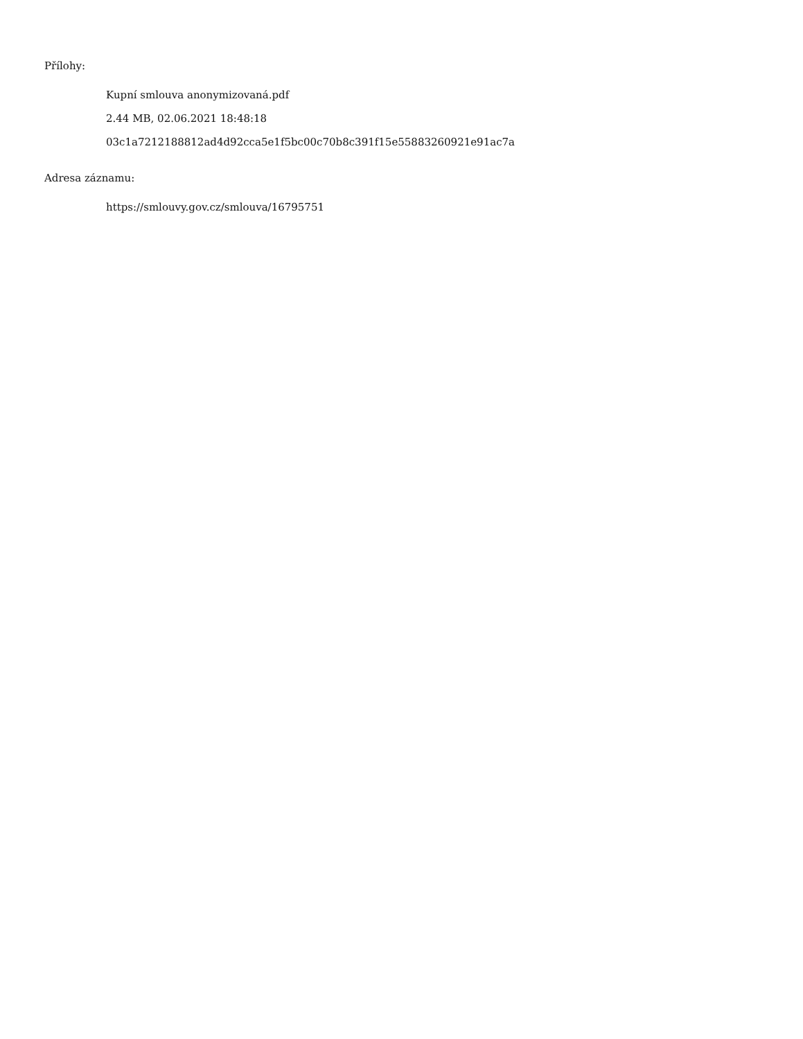Přílohy:
Kupní smlouva anonymizovaná.pdf
2.44 MB, 02.06.2021 18:48:18
03c1a7212188812ad4d92cca5e1f5bc00c70b8c391f15e55883260921e91ac7a
Adresa záznamu:
https://smlouvy.gov.cz/smlouva/16795751